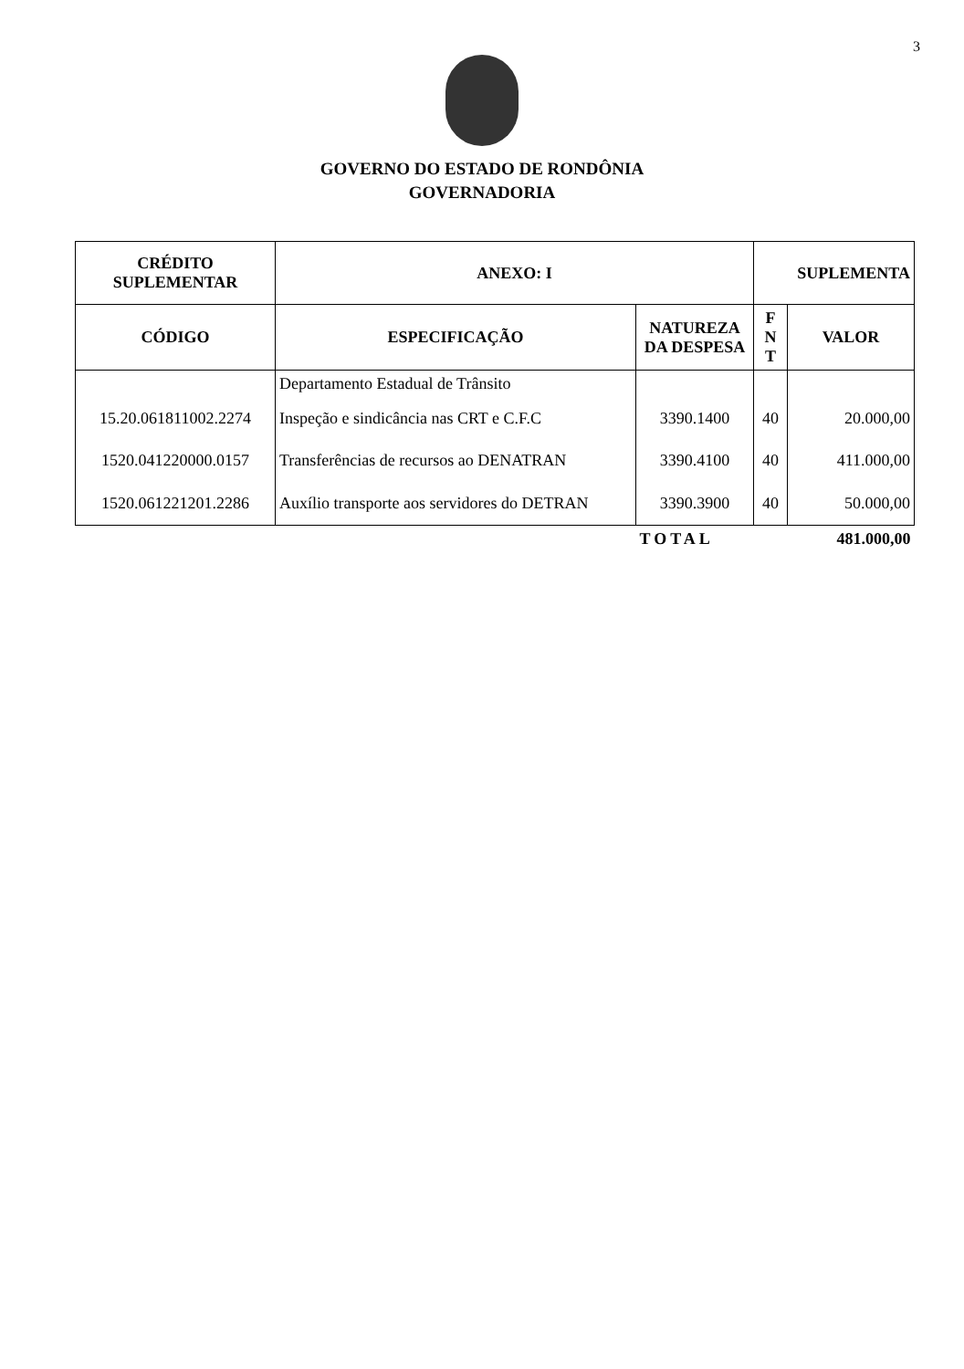3
GOVERNO DO ESTADO DE RONDÔNIA
GOVERNADORIA
| CRÉDITO SUPLEMENTAR | ANEXO: I | | SUPLEMENTA | |
| --- | --- | --- | --- | --- |
| CÓDIGO | ESPECIFICAÇÃO | NATUREZA DA DESPESA | F N T | VALOR |
| | Departamento Estadual de Trânsito | | | |
| 15.20.061811002.2274 | Inspeção e sindicância nas CRT e C.F.C | 3390.1400 | 40 | 20.000,00 |
| 1520.041220000.0157 | Transferências de recursos ao DENATRAN | 3390.4100 | 40 | 411.000,00 |
| 1520.061221201.2286 | Auxílio transporte aos servidores do DETRAN | 3390.3900 | 40 | 50.000,00 |
| | | TOTAL | | 481.000,00 |